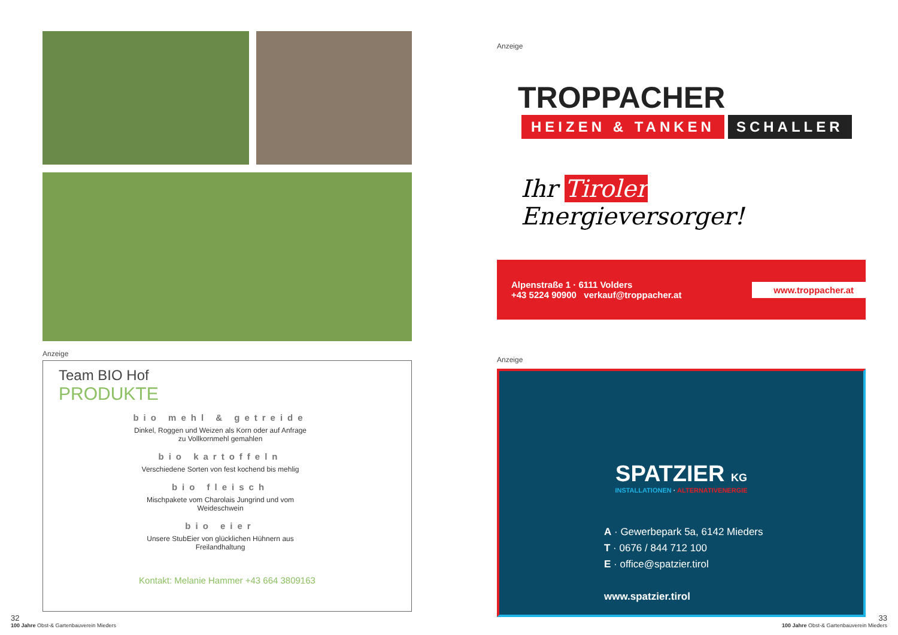Anzeige
Team BIO Hof
PRODUKTE
bio mehl & getreide
Dinkel, Roggen und Weizen als Korn oder auf Anfrage zu Vollkornmehl gemahlen
bio kartoffeln
Verschiedene Sorten von fest kochend bis mehlig
bio fleisch
Mischpakete vom Charolais Jungrind und vom Weideschwein
bio eier
Unsere StubEier von glücklichen Hühnern aus Freilandhaltung
Kontakt: Melanie Hammer +43 664 3809163
Anzeige
TROPPACHER
HEIZEN & TANKEN SCHALLER
Ihr Tiroler Energieversorger!
Alpenstraße 1 · 6111 Volders
+43 5224 90900 verkauf@troppacher.at
www.troppacher.at
Anzeige
SPATZIER KG
INSTALLATIONEN · ALTERNATIVENERGIE
A · Gewerbepark 5a, 6142 Mieders
T · 0676 / 844 712 100
E · office@spatzier.tirol
www.spatzier.tirol
32
100 Jahre Obst-& Gartenbauverein Mieders
33
100 Jahre Obst-& Gartenbauverein Mieders